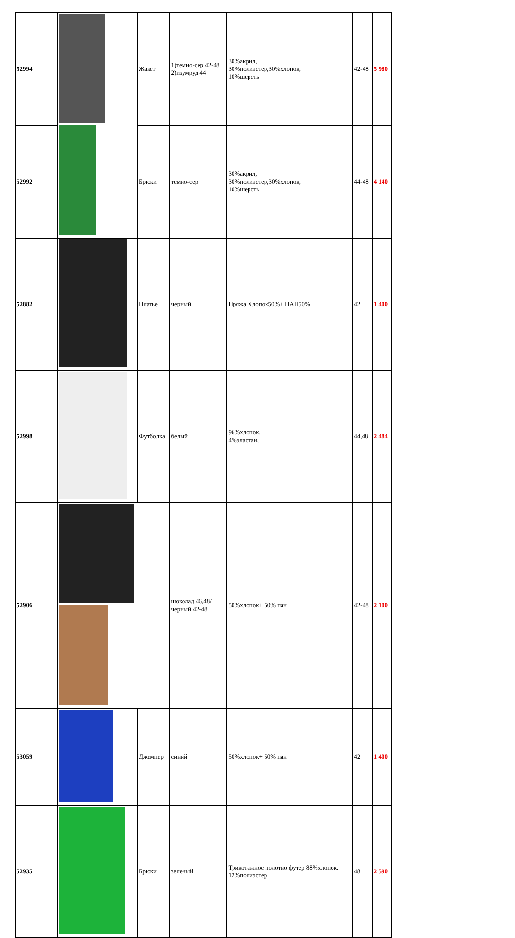| 52994 | | Жакет | 1)темно-сер 42-48 2)изумруд 44 | 30%акрил, 30%полиэстер,30%хлопок, 10%шерсть | 42-48 | 5 980 |
| 52992 | | Брюки | темно-сер | 30%акрил, 30%полиэстер,30%хлопок, 10%шерсть | 44-48 | 4 140 |
| 52882 | | Платье | черный | Пряжа Хлопок50%+ ПАН50% | 42 | 1 400 |
| 52998 | | Футболка | белый | 96%хлопок, 4%эластан, | 44,48 | 2 484 |
| 52906 | | | шоколад 46,48/ черный 42-48 | 50%хлопок+ 50% пан | 42-48 | 2 100 |
| 53059 | | Джемпер | синий | 50%хлопок+ 50% пан | 42 | 1 400 |
| 52935 | | Брюки | зеленый | Трикотажное полотно футер 88%хлопок, 12%полиэстер | 48 | 2 590 |